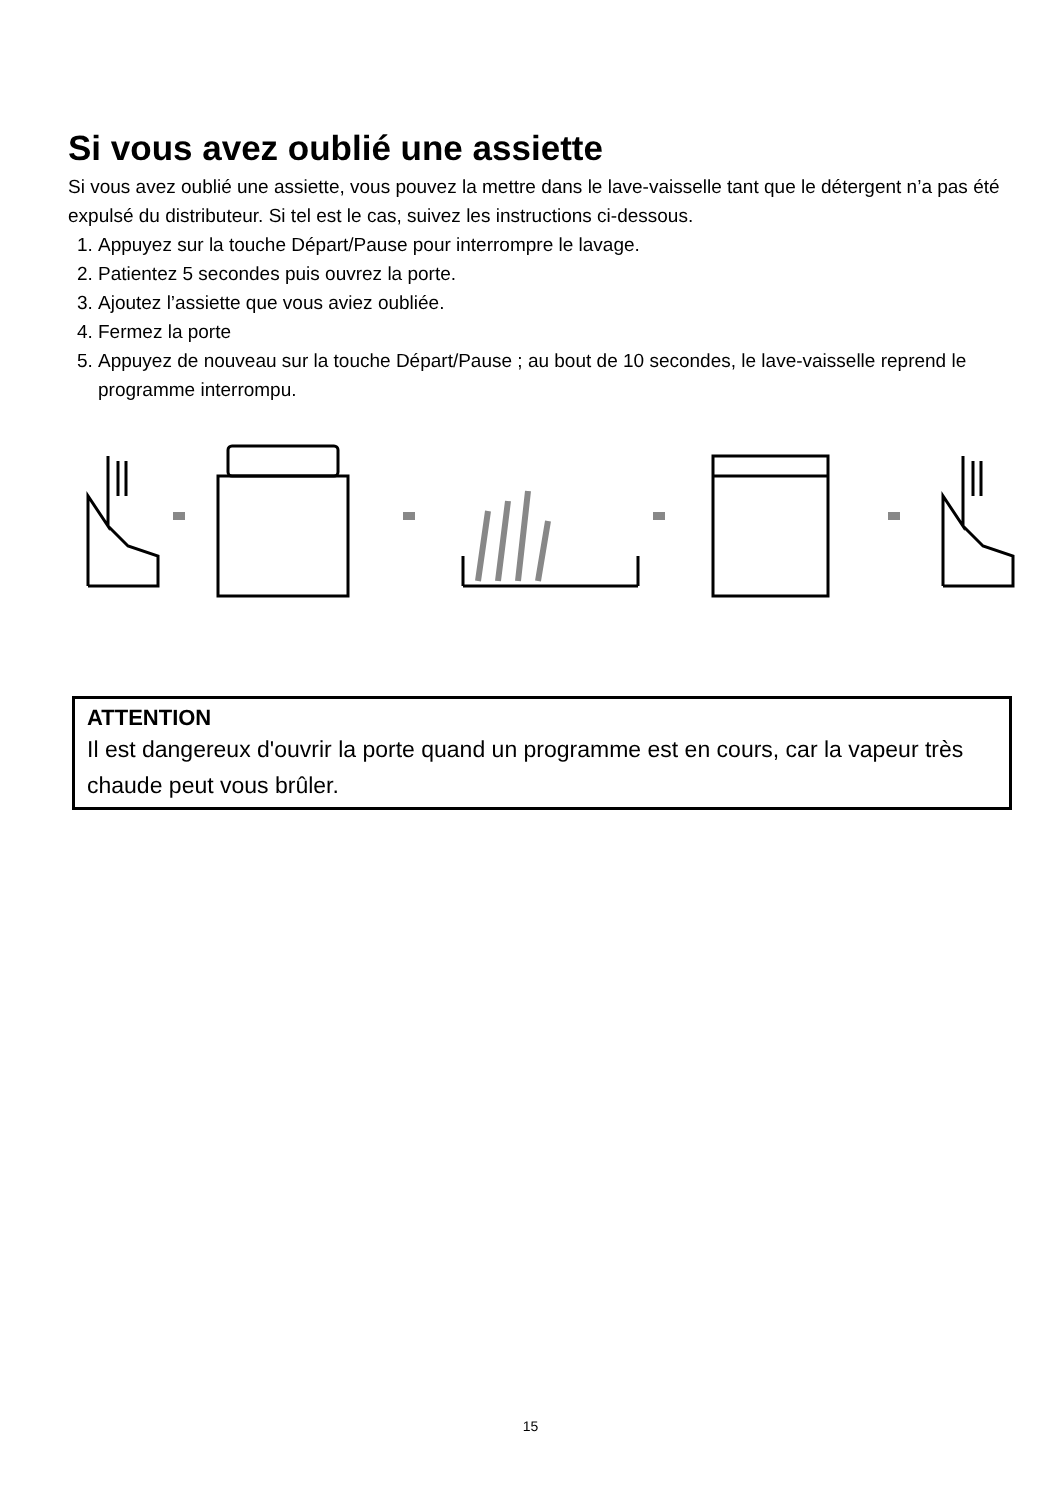Si vous avez oublié une assiette
Si vous avez oublié une assiette, vous pouvez la mettre dans le lave-vaisselle tant que le détergent n’a pas été expulsé du distributeur. Si tel est le cas, suivez les instructions ci-dessous.
1. Appuyez sur la touche Départ/Pause pour interrompre le lavage.
2. Patientez 5 secondes puis ouvrez la porte.
3. Ajoutez l’assiette que vous aviez oubliée.
4. Fermez la porte
5. Appuyez de nouveau sur la touche Départ/Pause ; au bout de 10 secondes, le lave-vaisselle reprend le programme interrompu.
ATTENTION
Il est dangereux d'ouvrir la porte quand un programme est en cours, car la vapeur très chaude peut vous brûler.
15